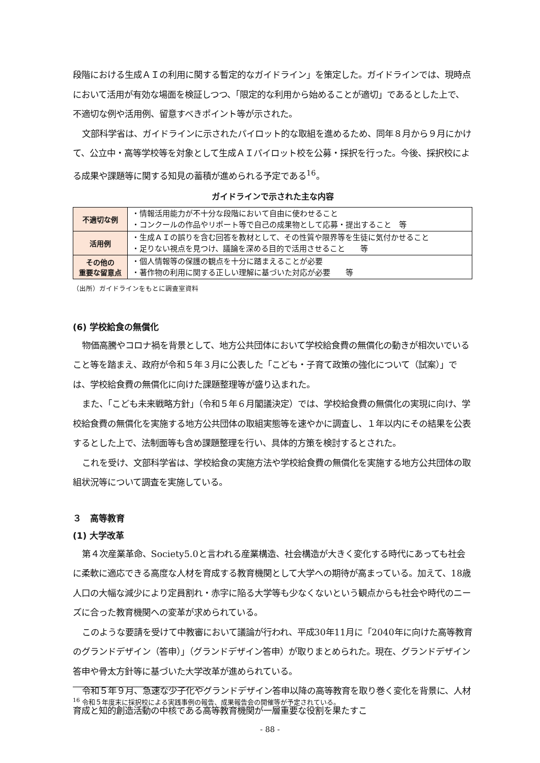段階における生成ＡＩの利用に関する暫定的なガイドライン」を策定した。ガイドラインでは、現時点において活用が有効な場面を検証しつつ、「限定的な利用から始めることが適切」であるとした上で、不適切な例や活用例、留意すべきポイント等が示された。
文部科学省は、ガイドラインに示されたパイロット的な取組を進めるため、同年８月から９月にかけて、公立中・高等学校等を対象として生成ＡＩパイロット校を公募・採択を行った。今後、採択校による成果や課題等に関する知見の蓄積が進められる予定である<sup>16</sup>。
ガイドラインで示された主な内容
| 不適切な例 | ・情報活用能力が不十分な段階において自由に使わせること ・コンクールの作品やリポート等で自己の成果物として応募・提出すること 等 |
| 活用例 | ・生成ＡＩの誤りを含む回答を教材として、その性質や限界等を生徒に気付かせること ・足りない視点を見つけ、議論を深める目的で活用させること 等 |
| その他の 重要な留意点 | ・個人情報等の保護の観点を十分に踏まえることが必要 ・著作物の利用に関する正しい理解に基づいた対応が必要 等 |
（出所）ガイドラインをもとに調査室資料
(6) 学校給食の無償化
物価高騰やコロナ禍を背景として、地方公共団体において学校給食費の無償化の動きが相次いでいること等を踏まえ、政府が令和５年３月に公表した「こども・子育て政策の強化について（試案）」では、学校給食費の無償化に向けた課題整理等が盛り込まれた。
また、「こども未来戦略方針」（令和５年６月閣議決定）では、学校給食費の無償化の実現に向け、学校給食費の無償化を実施する地方公共団体の取組実態等を速やかに調査し、１年以内にその結果を公表するとした上で、法制面等も含め課題整理を行い、具体的方策を検討するとされた。
これを受け、文部科学省は、学校給食の実施方法や学校給食費の無償化を実施する地方公共団体の取組状況等について調査を実施している。
３　高等教育
(1) 大学改革
第４次産業革命、Society5.0と言われる産業構造、社会構造が大きく変化する時代にあっても社会に柔軟に適応できる高度な人材を育成する教育機関として大学への期待が高まっている。加えて、18歳人口の大幅な減少により定員割れ・赤字に陥る大学等も少なくないという観点からも社会や時代のニーズに合った教育機関への変革が求められている。
このような要請を受けて中教審において議論が行われ、平成30年11月に「2040年に向けた高等教育のグランドデザイン（答申）」（グランドデザイン答申）が取りまとめられた。現在、グランドデザイン答申や骨太方針等に基づいた大学改革が進められている。
令和５年９月、急速な少子化やグランドデザイン答申以降の高等教育を取り巻く変化を背景に、人材育成と知的創造活動の中核である高等教育機関が一層重要な役割を果たすこ
<sup>16</sup> 令和５年度末に採択校による実践事例の報告、成果報告会の開催等が予定されている。
- 88 -